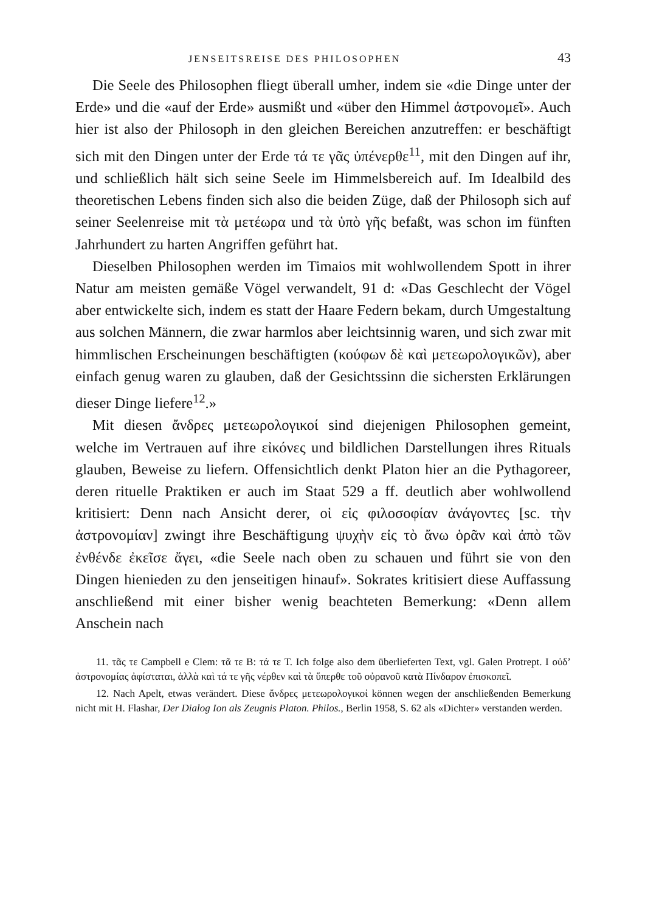JENSEITSREISE DES PHILOSOPHEN 43
Die Seele des Philosophen fliegt überall umher, indem sie «die Dinge unter der Erde» und die «auf der Erde» ausmißt und «über den Himmel ἀστρονομεῖ». Auch hier ist also der Philosoph in den gleichen Bereichen anzutreffen: er beschäftigt sich mit den Dingen unter der Erde τά τε γᾶς ὑπένερθε<sup>11</sup>, mit den Dingen auf ihr, und schließlich hält sich seine Seele im Himmelsbereich auf. Im Idealbild des theoretischen Lebens finden sich also die beiden Züge, daß der Philosoph sich auf seiner Seelenreise mit τὰ μετέωρα und τὰ ὑπὸ γῆς befaßt, was schon im fünften Jahrhundert zu harten Angriffen geführt hat.
Dieselben Philosophen werden im Timaios mit wohlwollendem Spott in ihrer Natur am meisten gemäße Vögel verwandelt, 91 d: «Das Geschlecht der Vögel aber entwickelte sich, indem es statt der Haare Federn bekam, durch Umgestaltung aus solchen Männern, die zwar harmlos aber leichtsinnig waren, und sich zwar mit himmlischen Erscheinungen beschäftigten (κούφων δὲ καὶ μετεωρολογικῶν), aber einfach genug waren zu glauben, daß der Gesichtssinn die sichersten Erklärungen dieser Dinge liefere<sup>12</sup>.»
Mit diesen ἄνδρες μετεωρολογικοί sind diejenigen Philosophen gemeint, welche im Vertrauen auf ihre εἰκόνες und bildlichen Darstellungen ihres Rituals glauben, Beweise zu liefern. Offensichtlich denkt Platon hier an die Pythagoreer, deren rituelle Praktiken er auch im Staat 529 a ff. deutlich aber wohlwollend kritisiert: Denn nach Ansicht derer, οἱ εἰς φιλοσοφίαν ἀνάγοντες [sc. τὴν ἀστρονομίαν] zwingt ihre Beschäftigung ψυχὴν εἰς τὸ ἄνω ὁρᾶν καὶ ἀπὸ τῶν ἐνθένδε ἐκεῖσε ἄγει, «die Seele nach oben zu schauen und führt sie von den Dingen hienieden zu den jenseitigen hinauf». Sokrates kritisiert diese Auffassung anschließend mit einer bisher wenig beachteten Bemerkung: «Denn allem Anschein nach
11. τᾶς τε Campbell e Clem: τᾶ τε B: τά τε T. Ich folge also dem überlieferten Text, vgl. Galen Protrept. I οὐδ’ ἀστρονομίας ἀφίσταται, ἀλλὰ καὶ τά τε γῆς νέρθεν καὶ τὰ ὕπερθε τοῦ οὐρανοῦ κατὰ Πίνδαρον ἐπισκοπεῖ.
12. Nach Apelt, etwas verändert. Diese ἄνδρες μετεωρολογικοί können wegen der anschließenden Bemerkung nicht mit H. Flashar, Der Dialog Ion als Zeugnis Platon. Philos., Berlin 1958, S. 62 als «Dichter» verstanden werden.